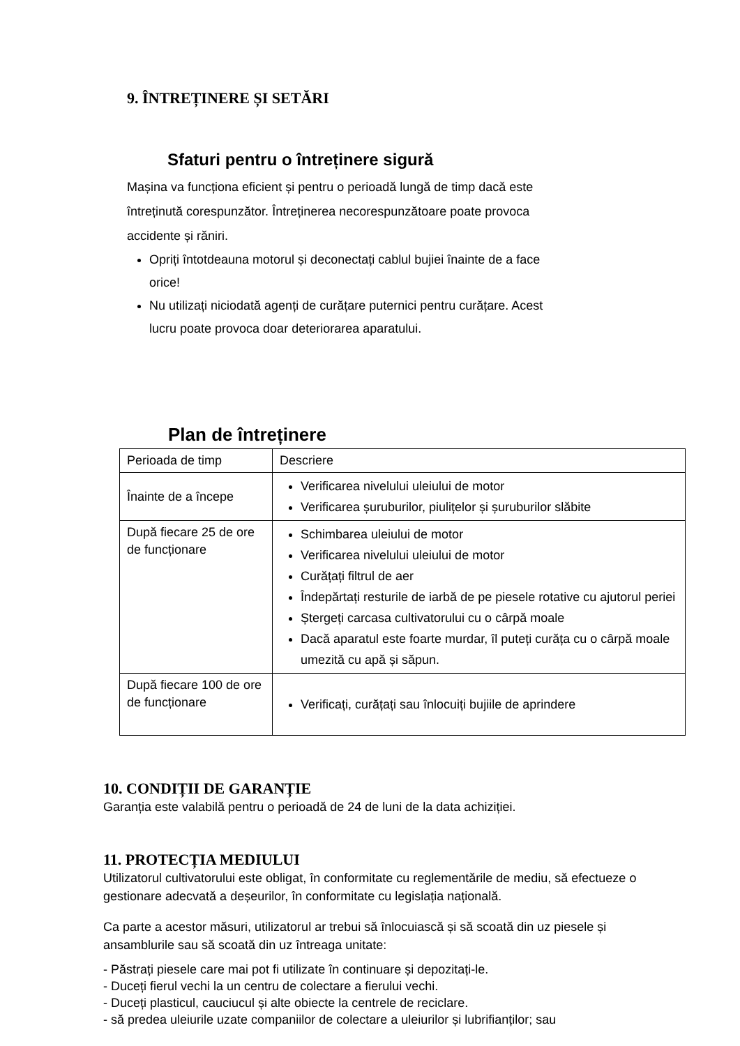9. ÎNTREȚINERE ȘI SETĂRI
Sfaturi pentru o întreținere sigură
Mașina va funcționa eficient și pentru o perioadă lungă de timp dacă este întreținută corespunzător. Întreținerea necorespunzătoare poate provoca accidente și răniri.
Opriți întotdeauna motorul și deconectați cablul bujiei înainte de a face orice!
Nu utilizați niciodată agenți de curățare puternici pentru curățare. Acest lucru poate provoca doar deteriorarea aparatului.
Plan de întreținere
| Perioada de timp | Descriere |
| Înainte de a începe | Verificarea nivelului uleiului de motor Verificarea șuruburilor, piulițelor și șuruburilor slăbite |
| După fiecare 25 de ore de funcționare | Schimbarea uleiului de motor Verificarea nivelului uleiului de motor Curățați filtrul de aer Îndepărtați resturile de iarbă de pe piesele rotative cu ajutorul periei Ștergeți carcasa cultivatorului cu o cârpă moale Dacă aparatul este foarte murdar, îl puteți curăța cu o cârpă moale umezită cu apă și săpun. |
| După fiecare 100 de ore de funcționare | Verificați, curățați sau înlocuiți bujiile de aprindere |
10. CONDIȚII DE GARANȚIE
Garanția este valabilă pentru o perioadă de 24 de luni de la data achiziției.
11. PROTECȚIA MEDIULUI
Utilizatorul cultivatorului este obligat, în conformitate cu reglementările de mediu, să efectueze o gestionare adecvată a deșeurilor, în conformitate cu legislația națională.
Ca parte a acestor măsuri, utilizatorul ar trebui să înlocuiască și să scoată din uz piesele și ansamblurile sau să scoată din uz întreaga unitate:
- Păstrați piesele care mai pot fi utilizate în continuare și depozitați-le.
- Duceți fierul vechi la un centru de colectare a fierului vechi.
- Duceți plasticul, cauciucul și alte obiecte la centrele de reciclare.
- să predea uleiurile uzate companiilor de colectare a uleiurilor și lubrifianților; sau